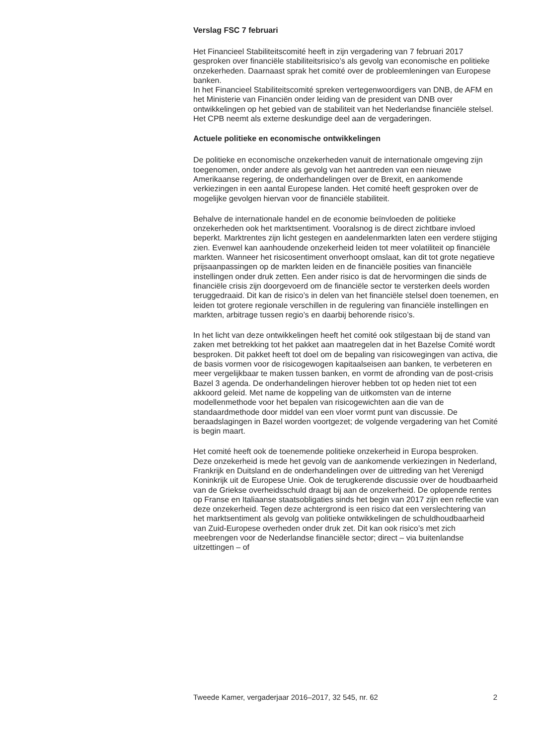Verslag FSC 7 februari
Het Financieel Stabiliteitscomité heeft in zijn vergadering van 7 februari 2017 gesproken over financiële stabiliteitsrisico’s als gevolg van economische en politieke onzekerheden. Daarnaast sprak het comité over de probleemleningen van Europese banken.
In het Financieel Stabiliteitscomité spreken vertegenwoordigers van DNB, de AFM en het Ministerie van Financiën onder leiding van de president van DNB over ontwikkelingen op het gebied van de stabiliteit van het Nederlandse financiële stelsel. Het CPB neemt als externe deskundige deel aan de vergaderingen.
Actuele politieke en economische ontwikkelingen
De politieke en economische onzekerheden vanuit de internationale omgeving zijn toegenomen, onder andere als gevolg van het aantreden van een nieuwe Amerikaanse regering, de onderhandelingen over de Brexit, en aankomende verkiezingen in een aantal Europese landen. Het comité heeft gesproken over de mogelijke gevolgen hiervan voor de financiële stabiliteit.
Behalve de internationale handel en de economie beïnvloeden de politieke onzekerheden ook het marktsentiment. Vooralsnog is de direct zichtbare invloed beperkt. Marktrentes zijn licht gestegen en aandelenmarkten laten een verdere stijging zien. Evenwel kan aanhoudende onzekerheid leiden tot meer volatiliteit op financiële markten. Wanneer het risicosentiment onverhoopt omslaat, kan dit tot grote negatieve prijsaanpassingen op de markten leiden en de financiële posities van financiële instellingen onder druk zetten. Een ander risico is dat de hervormingen die sinds de financiële crisis zijn doorgevoerd om de financiële sector te versterken deels worden teruggedraaid. Dit kan de risico’s in delen van het financiële stelsel doen toenemen, en leiden tot grotere regionale verschillen in de regulering van financiële instellingen en markten, arbitrage tussen regio’s en daarbij behorende risico’s.
In het licht van deze ontwikkelingen heeft het comité ook stilgestaan bij de stand van zaken met betrekking tot het pakket aan maatregelen dat in het Bazelse Comité wordt besproken. Dit pakket heeft tot doel om de bepaling van risicowegingen van activa, die de basis vormen voor de risicogewogen kapitaalseisen aan banken, te verbeteren en meer vergelijkbaar te maken tussen banken, en vormt de afronding van de post-crisis Bazel 3 agenda. De onderhandelingen hierover hebben tot op heden niet tot een akkoord geleid. Met name de koppeling van de uitkomsten van de interne modellenmethode voor het bepalen van risicogewichten aan die van de standaardmethode door middel van een vloer vormt punt van discussie. De beraadslagingen in Bazel worden voortgezet; de volgende vergadering van het Comité is begin maart.
Het comité heeft ook de toenemende politieke onzekerheid in Europa besproken. Deze onzekerheid is mede het gevolg van de aankomende verkiezingen in Nederland, Frankrijk en Duitsland en de onderhandelingen over de uittreding van het Verenigd Koninkrijk uit de Europese Unie. Ook de terugkerende discussie over de houdbaarheid van de Griekse overheidsschuld draagt bij aan de onzekerheid. De oplopende rentes op Franse en Italiaanse staatsobligaties sinds het begin van 2017 zijn een reflectie van deze onzekerheid. Tegen deze achtergrond is een risico dat een verslechtering van het marktsentiment als gevolg van politieke ontwikkelingen de schuldhoudbaarheid van Zuid-Europese overheden onder druk zet. Dit kan ook risico’s met zich meebrengen voor de Nederlandse financiële sector; direct – via buitenlandse uitzettingen – of
Tweede Kamer, vergaderjaar 2016–2017, 32 545, nr. 62 2